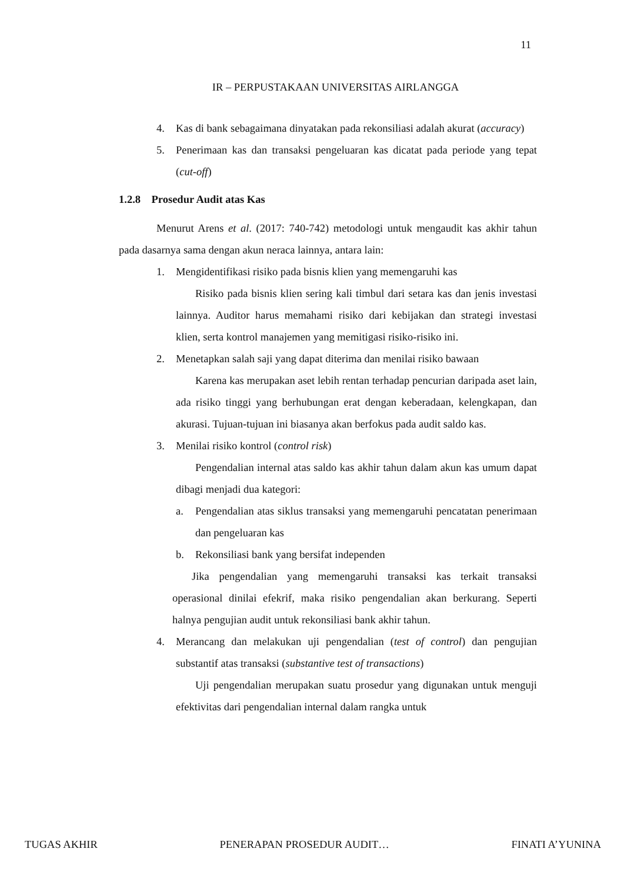11
IR – PERPUSTAKAAN UNIVERSITAS AIRLANGGA
4. Kas di bank sebagaimana dinyatakan pada rekonsiliasi adalah akurat (accuracy)
5. Penerimaan kas dan transaksi pengeluaran kas dicatat pada periode yang tepat (cut-off)
1.2.8 Prosedur Audit atas Kas
Menurut Arens et al. (2017: 740-742) metodologi untuk mengaudit kas akhir tahun pada dasarnya sama dengan akun neraca lainnya, antara lain:
1. Mengidentifikasi risiko pada bisnis klien yang memengaruhi kas
Risiko pada bisnis klien sering kali timbul dari setara kas dan jenis investasi lainnya. Auditor harus memahami risiko dari kebijakan dan strategi investasi klien, serta kontrol manajemen yang memitigasi risiko-risiko ini.
2. Menetapkan salah saji yang dapat diterima dan menilai risiko bawaan
Karena kas merupakan aset lebih rentan terhadap pencurian daripada aset lain, ada risiko tinggi yang berhubungan erat dengan keberadaan, kelengkapan, dan akurasi. Tujuan-tujuan ini biasanya akan berfokus pada audit saldo kas.
3. Menilai risiko kontrol (control risk)
Pengendalian internal atas saldo kas akhir tahun dalam akun kas umum dapat dibagi menjadi dua kategori:
a. Pengendalian atas siklus transaksi yang memengaruhi pencatatan penerimaan dan pengeluaran kas
b. Rekonsiliasi bank yang bersifat independen
Jika pengendalian yang memengaruhi transaksi kas terkait transaksi operasional dinilai efekrif, maka risiko pengendalian akan berkurang. Seperti halnya pengujian audit untuk rekonsiliasi bank akhir tahun.
4. Merancang dan melakukan uji pengendalian (test of control) dan pengujian substantif atas transaksi (substantive test of transactions)
Uji pengendalian merupakan suatu prosedur yang digunakan untuk menguji efektivitas dari pengendalian internal dalam rangka untuk
TUGAS AKHIR PENERAPAN PROSEDUR AUDIT… FINATI A’YUNINA